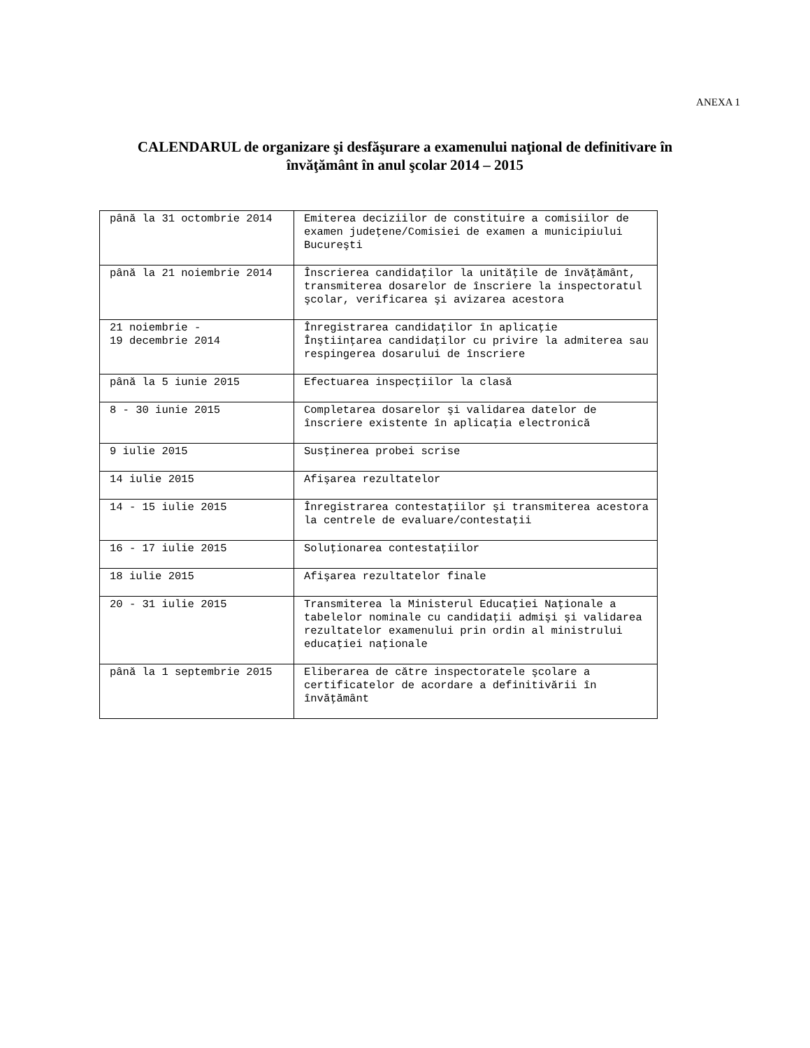ANEXA 1
CALENDARUL de organizare şi desfăşurare a examenului naţional de definitivare în
învăţământ în anul şcolar 2014 – 2015
| până la 31 octombrie 2014 | Emiterea deciziilor de constituire a comisiilor de examen judeţene/Comisiei de examen a municipiului Bucureşti |
| până la 21 noiembrie 2014 | Înscrierea candidaţilor la unităţile de învăţământ, transmiterea dosarelor de înscriere la inspectoratul şcolar, verificarea şi avizarea acestora |
| 21 noiembrie - 19 decembrie 2014 | Înregistrarea candidaţilor în aplicaţie Înştiinţarea candidaţilor cu privire la admiterea sau respingerea dosarului de înscriere |
| până la 5 iunie 2015 | Efectuarea inspecţiilor la clasă |
| 8 - 30 iunie 2015 | Completarea dosarelor şi validarea datelor de înscriere existente în aplicaţia electronică |
| 9 iulie 2015 | Susţinerea probei scrise |
| 14 iulie 2015 | Afişarea rezultatelor |
| 14 - 15 iulie 2015 | Înregistrarea contestaţiilor şi transmiterea acestora la centrele de evaluare/contestaţii |
| 16 - 17 iulie 2015 | Soluţionarea contestaţiilor |
| 18 iulie 2015 | Afişarea rezultatelor finale |
| 20 - 31 iulie 2015 | Transmiterea la Ministerul Educaţiei Naţionale a tabelelor nominale cu candidaţii admişi şi validarea rezultatelor examenului prin ordin al ministrului educaţiei naţionale |
| până la 1 septembrie 2015 | Eliberarea de către inspectoratele şcolare a certificatelor de acordare a definitivării în învăţământ |